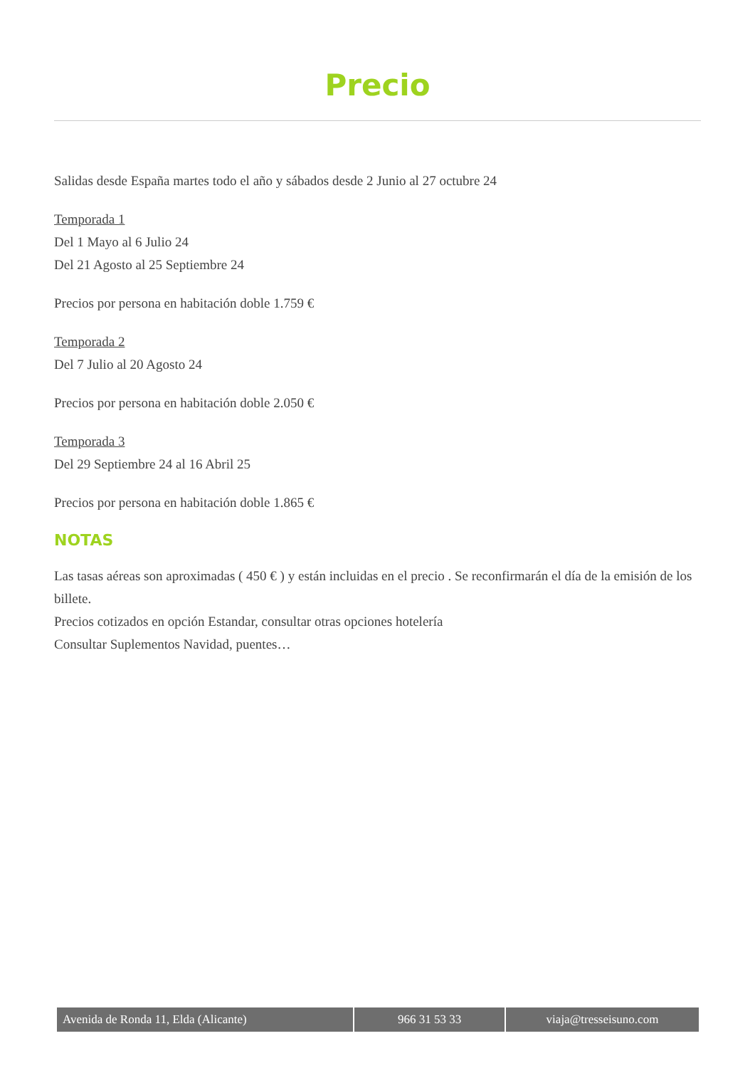Precio
Salidas desde España martes todo el año y sábados desde 2 Junio al 27 octubre 24
Temporada 1
Del 1 Mayo al 6 Julio 24
Del 21 Agosto al 25 Septiembre 24
Precios por persona en habitación doble 1.759 €
Temporada 2
Del 7 Julio al 20 Agosto 24
Precios por persona en habitación doble 2.050 €
Temporada 3
Del 29 Septiembre 24 al 16 Abril 25
Precios por persona en habitación doble 1.865 €
NOTAS
Las tasas aéreas son aproximadas ( 450 € ) y están incluidas en el precio . Se reconfirmarán el día de la emisión de los billete.
Precios cotizados en opción Estandar, consultar otras opciones hotelería
Consultar Suplementos Navidad, puentes…
| Avenida de Ronda 11, Elda (Alicante) | 966 31 53 33 | viaja@tresseisuno.com |